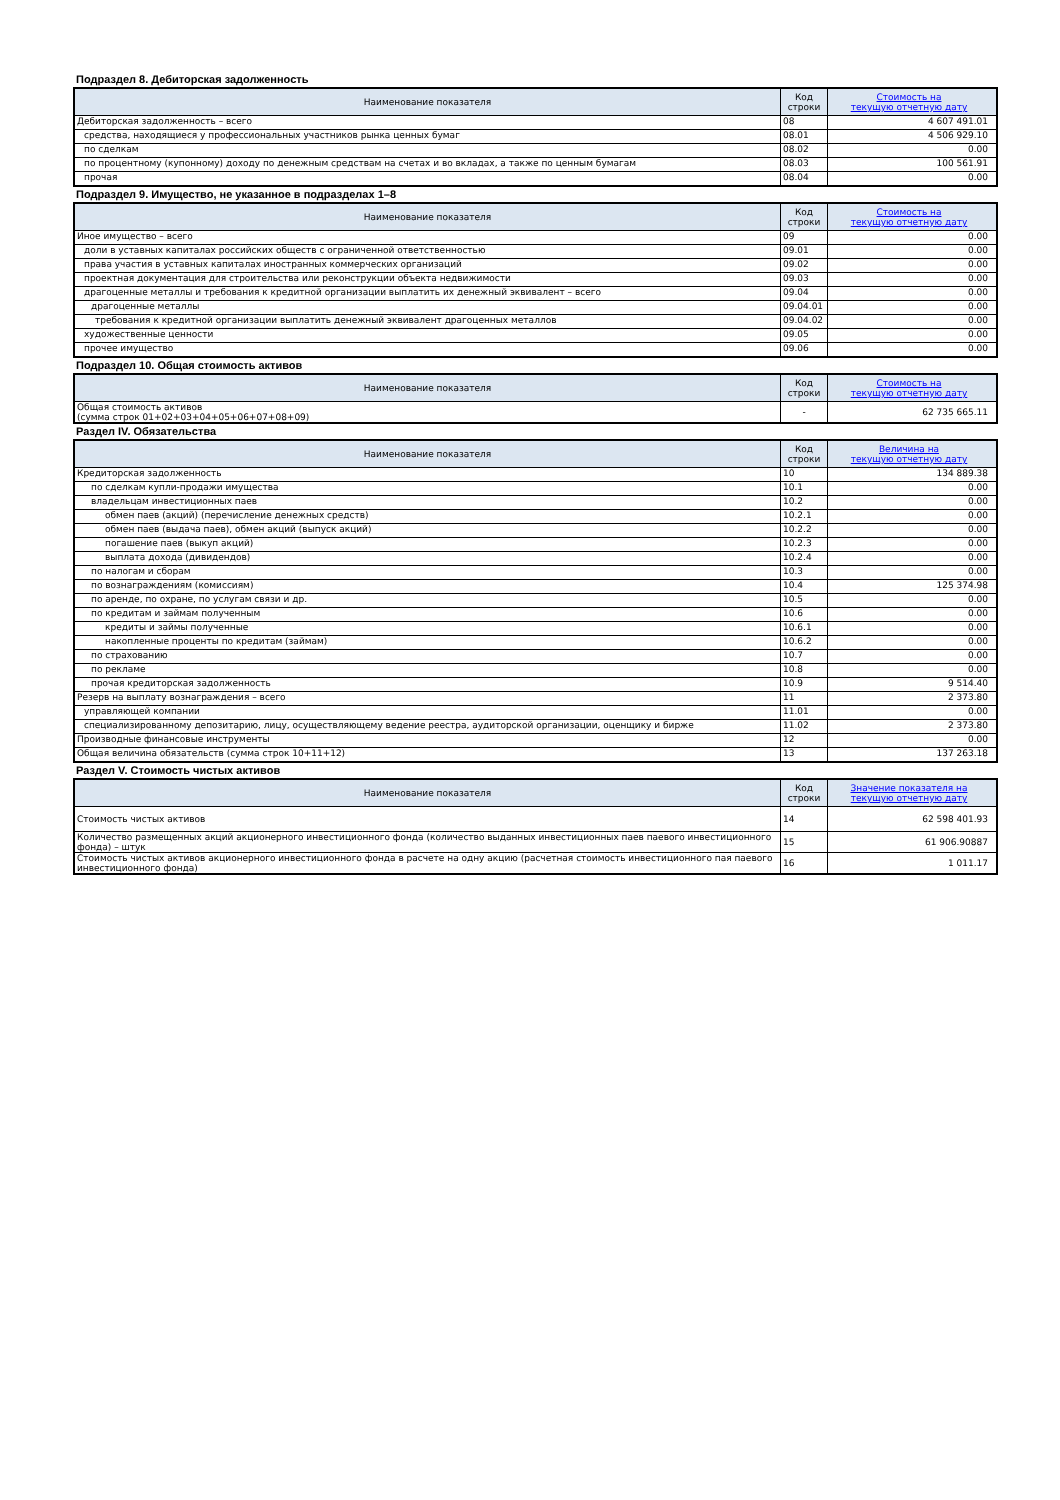Подраздел 8. Дебиторская задолженность
| Наименование показателя | Код строки | Стоимость на текущую отчетную дату |
| --- | --- | --- |
| Дебиторская задолженность – всего | 08 | 4 607 491.01 |
| средства, находящиеся у профессиональных участников рынка ценных бумаг | 08.01 | 4 506 929.10 |
| по сделкам | 08.02 | 0.00 |
| по процентному (купонному) доходу по денежным средствам на счетах и во вкладах, а также по ценным бумагам | 08.03 | 100 561.91 |
| прочая | 08.04 | 0.00 |
Подраздел 9. Имущество, не указанное в подразделах 1–8
| Наименование показателя | Код строки | Стоимость на текущую отчетную дату |
| --- | --- | --- |
| Иное имущество – всего | 09 | 0.00 |
| доли в уставных капиталах российских обществ с ограниченной ответственностью | 09.01 | 0.00 |
| права участия в уставных капиталах иностранных коммерческих организаций | 09.02 | 0.00 |
| проектная документация для строительства или реконструкции объекта недвижимости | 09.03 | 0.00 |
| драгоценные металлы и требования к кредитной организации выплатить их денежный эквивалент – всего | 09.04 | 0.00 |
| драгоценные металлы | 09.04.01 | 0.00 |
| требования к кредитной организации выплатить денежный эквивалент драгоценных металлов | 09.04.02 | 0.00 |
| художественные ценности | 09.05 | 0.00 |
| прочее имущество | 09.06 | 0.00 |
Подраздел 10. Общая стоимость активов
| Наименование показателя | Код строки | Стоимость на текущую отчетную дату |
| --- | --- | --- |
| Общая стоимость активов (сумма строк 01+02+03+04+05+06+07+08+09) | - | 62 735 665.11 |
Раздел IV. Обязательства
| Наименование показателя | Код строки | Величина на текущую отчетную дату |
| --- | --- | --- |
| Кредиторская задолженность | 10 | 134 889.38 |
| по сделкам купли-продажи имущества | 10.1 | 0.00 |
| владельцам инвестиционных паев | 10.2 | 0.00 |
| обмен паев (акций) (перечисление денежных средств) | 10.2.1 | 0.00 |
| обмен паев (выдача паев), обмен акций (выпуск акций) | 10.2.2 | 0.00 |
| погашение паев (выкуп акций) | 10.2.3 | 0.00 |
| выплата дохода (дивидендов) | 10.2.4 | 0.00 |
| по налогам и сборам | 10.3 | 0.00 |
| по вознаграждениям (комиссиям) | 10.4 | 125 374.98 |
| по аренде, по охране, по услугам связи и др. | 10.5 | 0.00 |
| по кредитам и займам полученным | 10.6 | 0.00 |
| кредиты и займы полученные | 10.6.1 | 0.00 |
| накопленные проценты по кредитам (займам) | 10.6.2 | 0.00 |
| по страхованию | 10.7 | 0.00 |
| по рекламе | 10.8 | 0.00 |
| прочая кредиторская задолженность | 10.9 | 9 514.40 |
| Резерв на выплату вознаграждения – всего | 11 | 2 373.80 |
| управляющей компании | 11.01 | 0.00 |
| специализированному депозитарию, лицу, осуществляющему ведение реестра, аудиторской организации, оценщику и бирже | 11.02 | 2 373.80 |
| Производные финансовые инструменты | 12 | 0.00 |
| Общая величина обязательств (сумма строк 10+11+12) | 13 | 137 263.18 |
Раздел V. Стоимость чистых активов
| Наименование показателя | Код строки | Значение показателя на текущую отчетную дату |
| --- | --- | --- |
| Стоимость чистых активов | 14 | 62 598 401.93 |
| Количество размещенных акций акционерного инвестиционного фонда (количество выданных инвестиционных паев паевого инвестиционного фонда) – штук | 15 | 61 906.90887 |
| Стоимость чистых активов акционерного инвестиционного фонда в расчете на одну акцию (расчетная стоимость инвестиционного пая паевого инвестиционного фонда) | 16 | 1 011.17 |